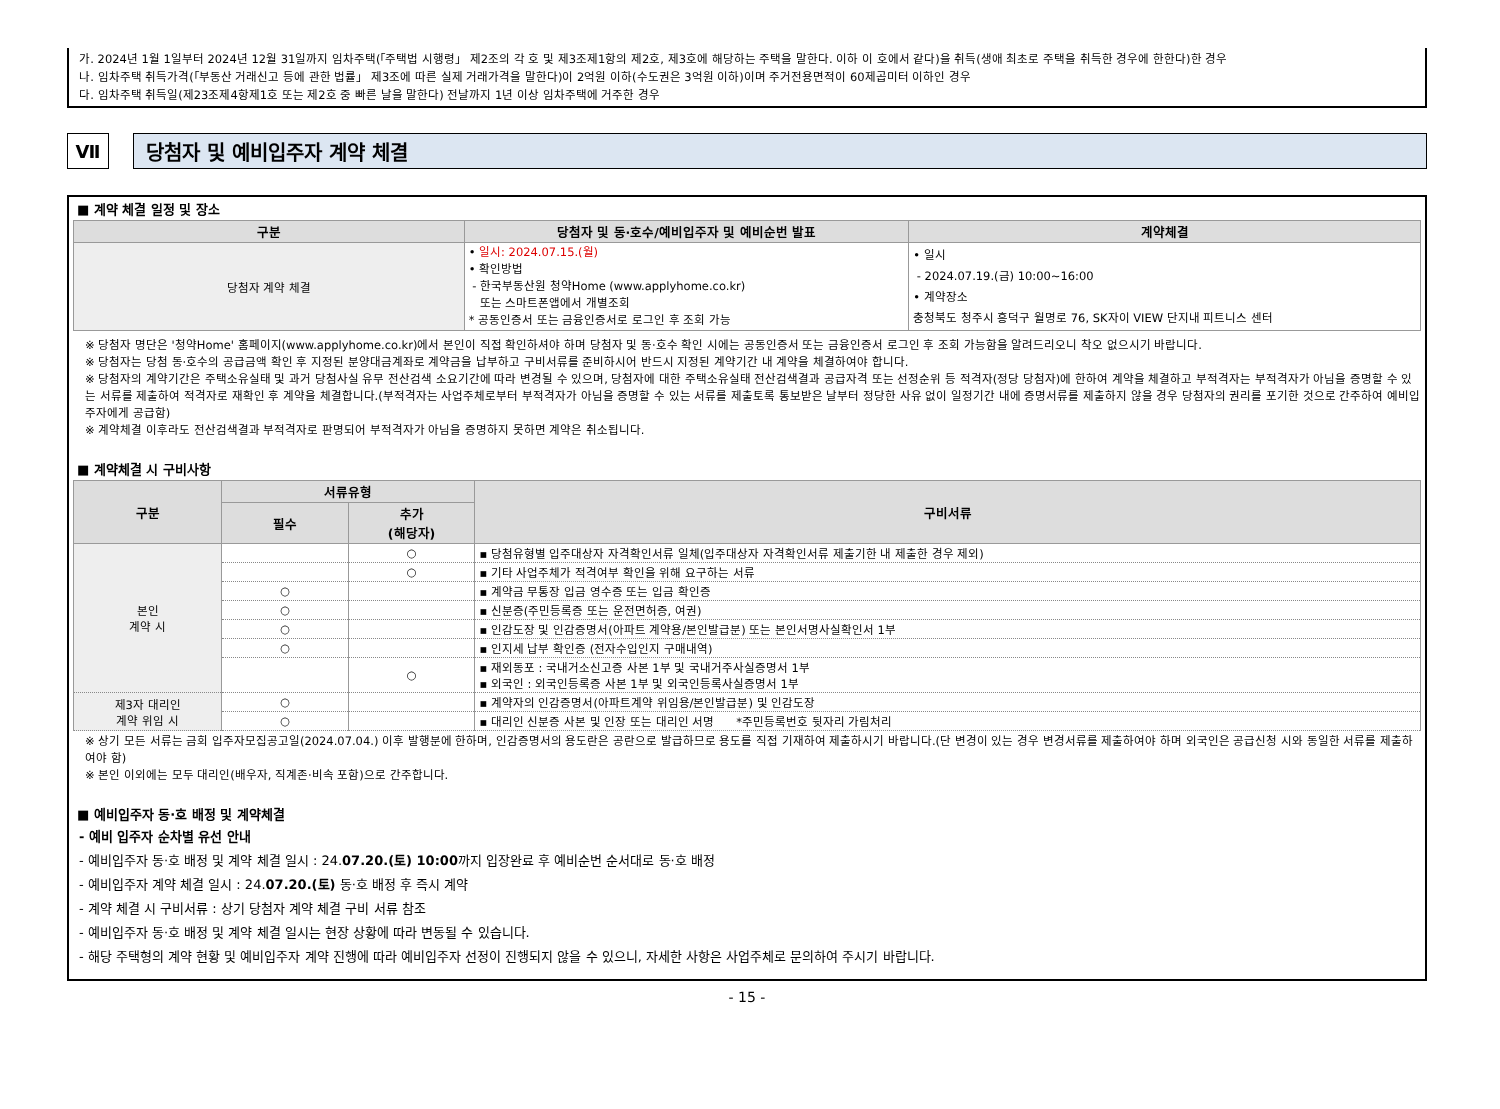가. 2024년 1월 1일부터 2024년 12월 31일까지 임차주택(「주택법 시행령」 제2조의 각 호 및 제3조제1항의 제2호, 제3호에 해당하는 주택을 말한다. 이하 이 호에서 같다)을 취득(생애 최초로 주택을 취득한 경우에 한한다)한 경우
나. 임차주택 취득가격(「부동산 거래신고 등에 관한 법률」 제3조에 따른 실제 거래가격을 말한다)이 2억원 이하(수도권은 3억원 이하)이며 주거전용면적이 60제곱미터 이하인 경우
다. 임차주택 취득일(제23조제4항제1호 또는 제2호 중 빠른 날을 말한다) 전날까지 1년 이상 임차주택에 거주한 경우
Ⅶ 당첨자 및 예비입주자 계약 체결
■ 계약 체결 일정 및 장소
| 구분 | 당첨자 및 동·호수/예비입주자 및 예비순번 발표 | 계약체결 |
| --- | --- | --- |
| 당첨자 계약 체결 | • 일시: 2024.07.15.(월) • 확인방법 - 한국부동산원 청약Home (www.applyhome.co.kr) 또는 스마트폰앱에서 개별조회 * 공동인증서 또는 금융인증서로 로그인 후 조회 가능 | • 일시 - 2024.07.19.(금) 10:00~16:00 • 계약장소 충청북도 청주시 흥덕구 월명로 76, SK자이 VIEW 단지내 피트니스 센터 |
※ 당첨자 명단은 '청약Home' 홈페이지(www.applyhome.co.kr)에서 본인이 직접 확인하셔야 하며 당첨자 및 동·호수 확인 시에는 공동인증서 또는 금융인증서 로그인 후 조회 가능함을 알려드리오니 착오 없으시기 바랍니다.
※ 당첨자는 당첨 동·호수의 공급금액 확인 후 지정된 분양대금계좌로 계약금을 납부하고 구비서류를 준비하시어 반드시 지정된 계약기간 내 계약을 체결하여야 합니다.
※ 당첨자의 계약기간은 주택소유실태 및 과거 당첨사실 유무 전산검색 소요기간에 따라 변경될 수 있으며, 당첨자에 대한 주택소유실태 전산검색결과 공급자격 또는 선정순위 등 적격자(정당 당첨자)에 한하여 계약을 체결하고 부적격자는 부적격자가 아님을 증명할 수 있는 서류를 제출하여 적격자로 재확인 후 계약을 체결합니다.(부적격자는 사업주체로부터 부적격자가 아님을 증명할 수 있는 서류를 제출토록 통보받은 날부터 정당한 사유 없이 일정기간 내에 증명서류를 제출하지 않을 경우 당첨자의 권리를 포기한 것으로 간주하여 예비입주자에게 공급함)
※ 계약체결 이후라도 전산검색결과 부적격자로 판명되어 부적격자가 아님을 증명하지 못하면 계약은 취소됩니다.
■ 계약체결 시 구비사항
| 구분 | 서류유형 | | 구비서류 |
| --- | --- | --- | --- |
| | 필수 | 추가 (해당자) | |
| 본인 계약 시 | | ○ | ▪ 당첨유형별 입주대상자 자격확인서류 일체(입주대상자 자격확인서류 제출기한 내 제출한 경우 제외) |
| | | ○ | ▪ 기타 사업주체가 적격여부 확인을 위해 요구하는 서류 |
| | ○ | | ▪ 계약금 무통장 입금 영수증 또는 입금 확인증 |
| | ○ | | ▪ 신분증(주민등록증 또는 운전면허증, 여권) |
| | ○ | | ▪ 인감도장 및 인감증명서(아파트 계약용/본인발급분) 또는 본인서명사실확인서 1부 |
| | ○ | | ▪ 인지세 납부 확인증 (전자수입인지 구매내역) |
| | | ○ | ▪ 재외동포 : 국내거소신고증 사본 1부 및 국내거주사실증명서 1부 ▪ 외국인 : 외국인등록증 사본 1부 및 외국인등록사실증명서 1부 |
| 제3자 대리인 계약 위임 시 | ○ | | ▪ 계약자의 인감증명서(아파트계약 위임용/본인발급분) 및 인감도장 |
| | ○ | | ▪ 대리인 신분증 사본 및 인장 또는 대리인 서명 *주민등록번호 뒷자리 가림처리 |
※ 상기 모든 서류는 금회 입주자모집공고일(2024.07.04.) 이후 발행분에 한하며, 인감증명서의 용도란은 공란으로 발급하므로 용도를 직접 기재하여 제출하시기 바랍니다.(단 변경이 있는 경우 변경서류를 제출하여야 하며 외국인은 공급신청 시와 동일한 서류를 제출하여야 함)
※ 본인 이외에는 모두 대리인(배우자, 직계존·비속 포함)으로 간주합니다.
■ 예비입주자 동·호 배정 및 계약체결
- 예비 입주자 순차별 유선 안내
- 예비입주자 동·호 배정 및 계약 체결 일시 : 24.07.20.(토) 10:00까지 입장완료 후 예비순번 순서대로 동·호 배정
- 예비입주자 계약 체결 일시 : 24.07.20.(토) 동·호 배정 후 즉시 계약
- 계약 체결 시 구비서류 : 상기 당첨자 계약 체결 구비 서류 참조
- 예비입주자 동·호 배정 및 계약 체결 일시는 현장 상황에 따라 변동될 수 있습니다.
- 해당 주택형의 계약 현황 및 예비입주자 계약 진행에 따라 예비입주자 선정이 진행되지 않을 수 있으니, 자세한 사항은 사업주체로 문의하여 주시기 바랍니다.
- 15 -